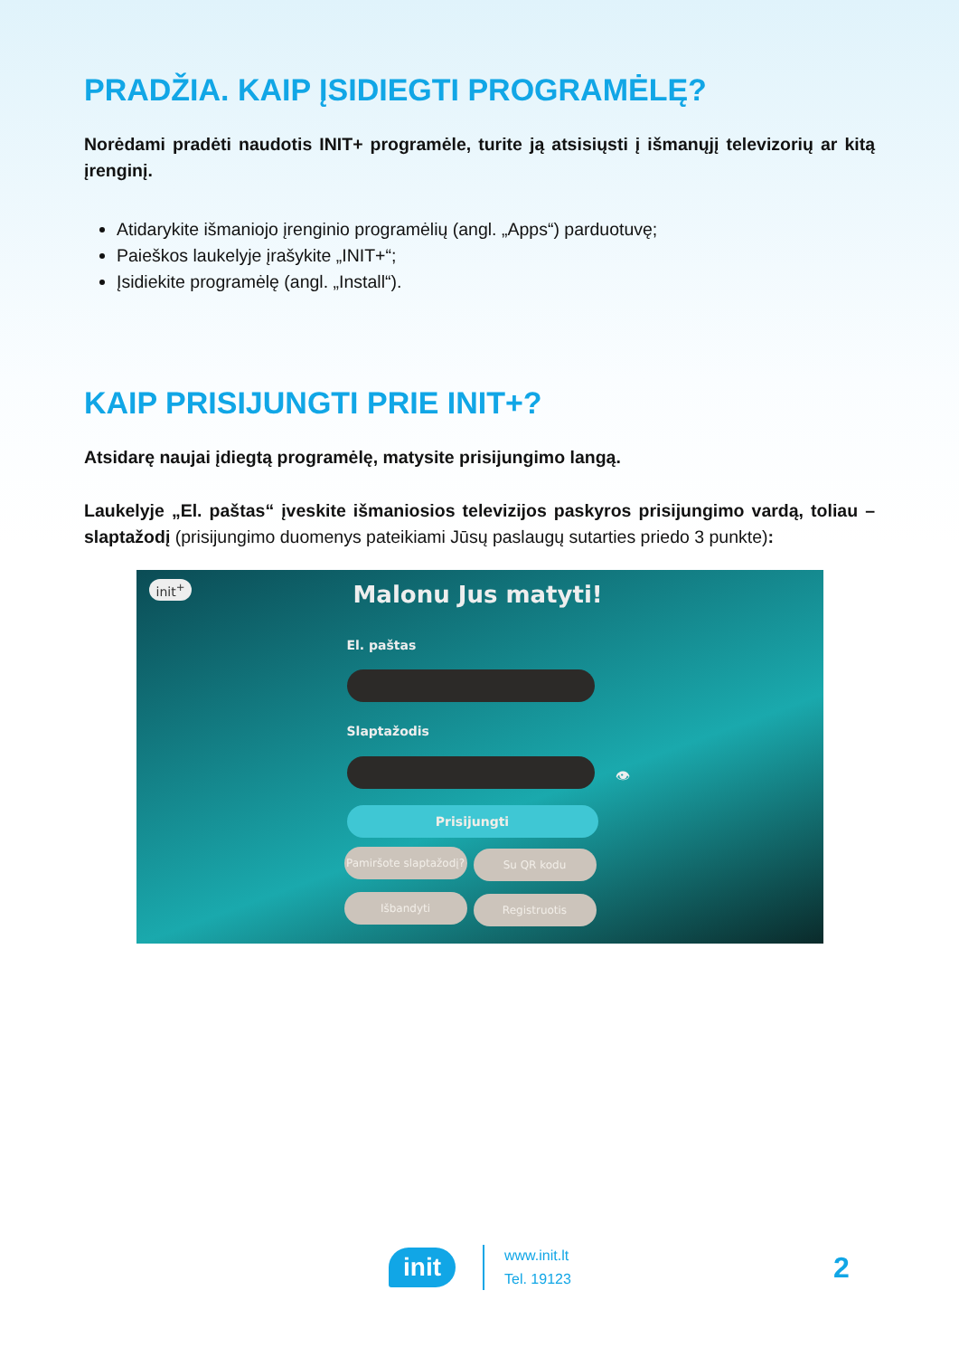PRADŽIA. KAIP ĮSIDIEGTI PROGRAMĖLĘ?
Norėdami pradėti naudotis INIT+ programėle, turite ją atsisiųsti į išmanųjį televizorių ar kitą įrenginį.
Atidarykite išmaniojo įrenginio programėlių (angl. „Apps“) parduotuvę;
Paieškos laukelyje įrašykite „INIT+“;
Įsidiekite programėlę (angl. „Install“).
KAIP PRISIJUNGTI PRIE INIT+?
Atsidarę naujai įdiegtą programėlę, matysite prisijungimo langą.
Laukelyje „El. paštas“ įveskite išmaniosios televizijos paskyros prisijungimo vardą, toliau – slaptažodį (prisijungimo duomenys pateikiami Jūsų paslaugų sutarties priedo 3 punkte):
init<sup>+</sup> Malonu Jus matyti!
El. paštas
Slaptažodis
👁
Prisijungti
Pamiršote slaptažodį?
Su QR kodu
Išbandyti Registruotis
init www.init.lt
Tel. 19123
2